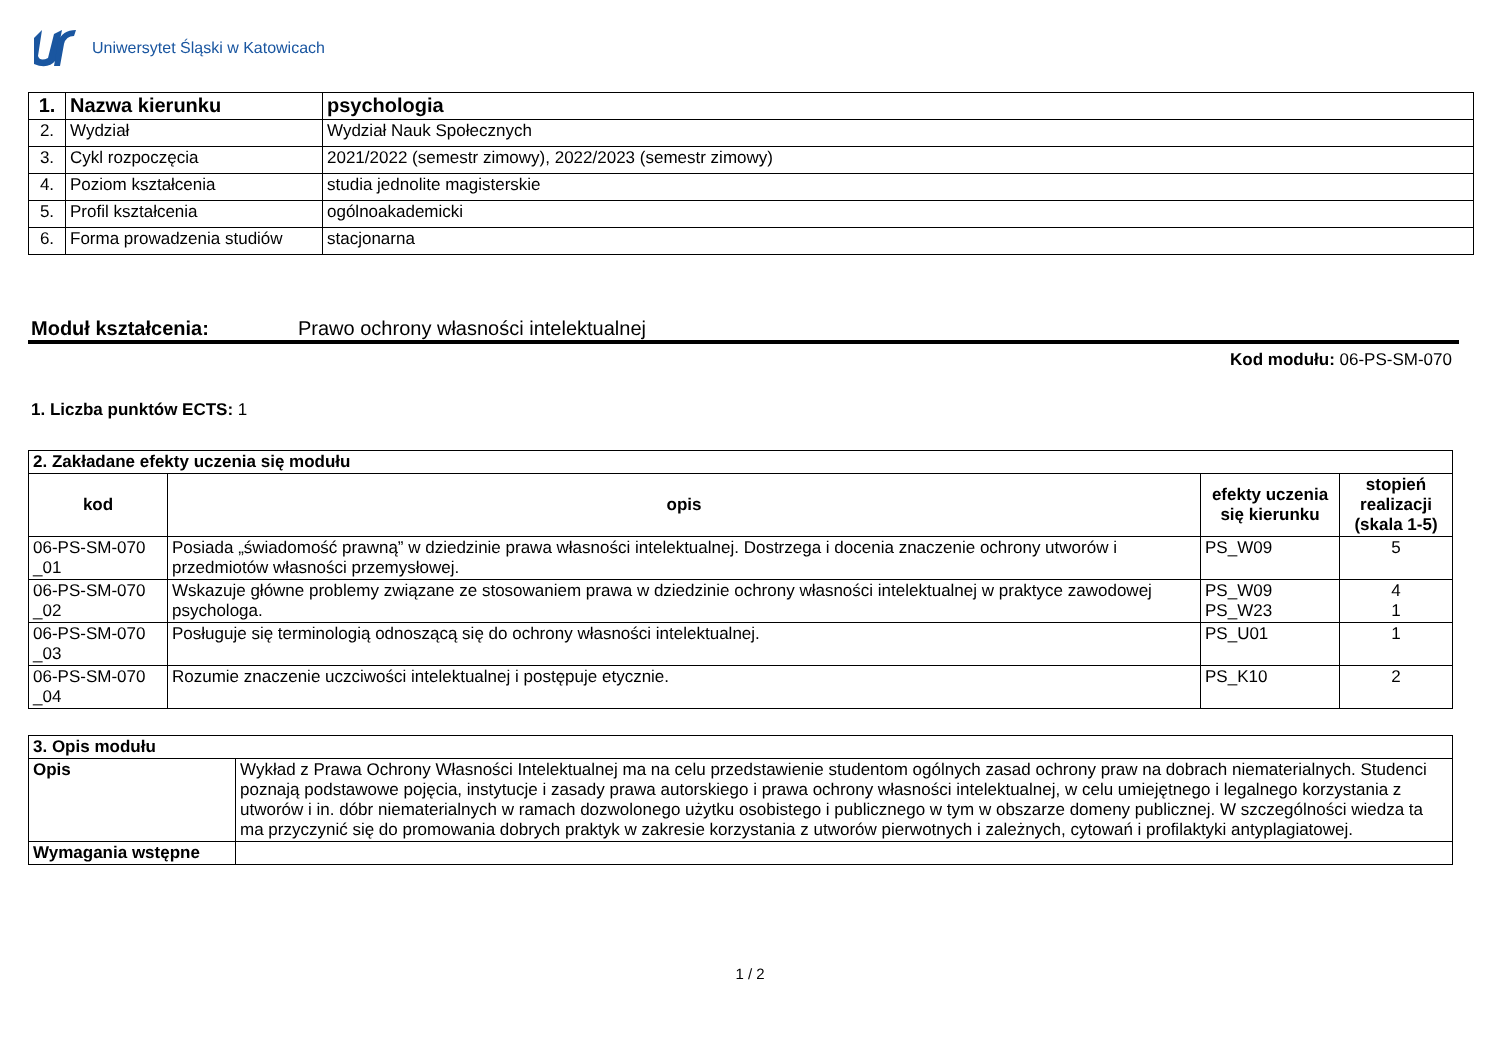Uniwersytet Śląski w Katowicach
| 1. | Nazwa kierunku | psychologia |
| 2. | Wydział | Wydział Nauk Społecznych |
| 3. | Cykl rozpoczęcia | 2021/2022 (semestr zimowy), 2022/2023 (semestr zimowy) |
| 4. | Poziom kształcenia | studia jednolite magisterskie |
| 5. | Profil kształcenia | ogólnoakademicki |
| 6. | Forma prowadzenia studiów | stacjonarna |
Moduł kształcenia: Prawo ochrony własności intelektualnej
Kod modułu: 06-PS-SM-070
1. Liczba punktów ECTS: 1
| 2. Zakładane efekty uczenia się modułu | | | |
| kod | opis | efekty uczenia się kierunku | stopień realizacji (skala 1-5) |
| 06-PS-SM-070 _01 | Posiada „świadomość prawną” w dziedzinie prawa własności intelektualnej. Dostrzega i docenia znaczenie ochrony utworów i przedmiotów własności przemysłowej. | PS_W09 | 5 |
| 06-PS-SM-070 _02 | Wskazuje główne problemy związane ze stosowaniem prawa w dziedzinie ochrony własności intelektualnej w praktyce zawodowej psychologa. | PS_W09 PS_W23 | 4 1 |
| 06-PS-SM-070 _03 | Posługuje się terminologią odnoszącą się do ochrony własności intelektualnej. | PS_U01 | 1 |
| 06-PS-SM-070 _04 | Rozumie znaczenie uczciwości intelektualnej i postępuje etycznie. | PS_K10 | 2 |
| 3. Opis modułu | |
| Opis | Wykład z Prawa Ochrony Własności Intelektualnej ma na celu przedstawienie studentom ogólnych zasad ochrony praw na dobrach niematerialnych. Studenci poznają podstawowe pojęcia, instytucje i zasady prawa autorskiego i prawa ochrony własności intelektualnej, w celu umiejętnego i legalnego korzystania z utworów i in. dóbr niematerialnych w ramach dozwolonego użytku osobistego i publicznego w tym w obszarze domeny publicznej. W szczególności wiedza ta ma przyczynić się do promowania dobrych praktyk w zakresie korzystania z utworów pierwotnych i zależnych, cytowań i profilaktyki antyplagiatowej. |
| Wymagania wstępne | |
1 / 2